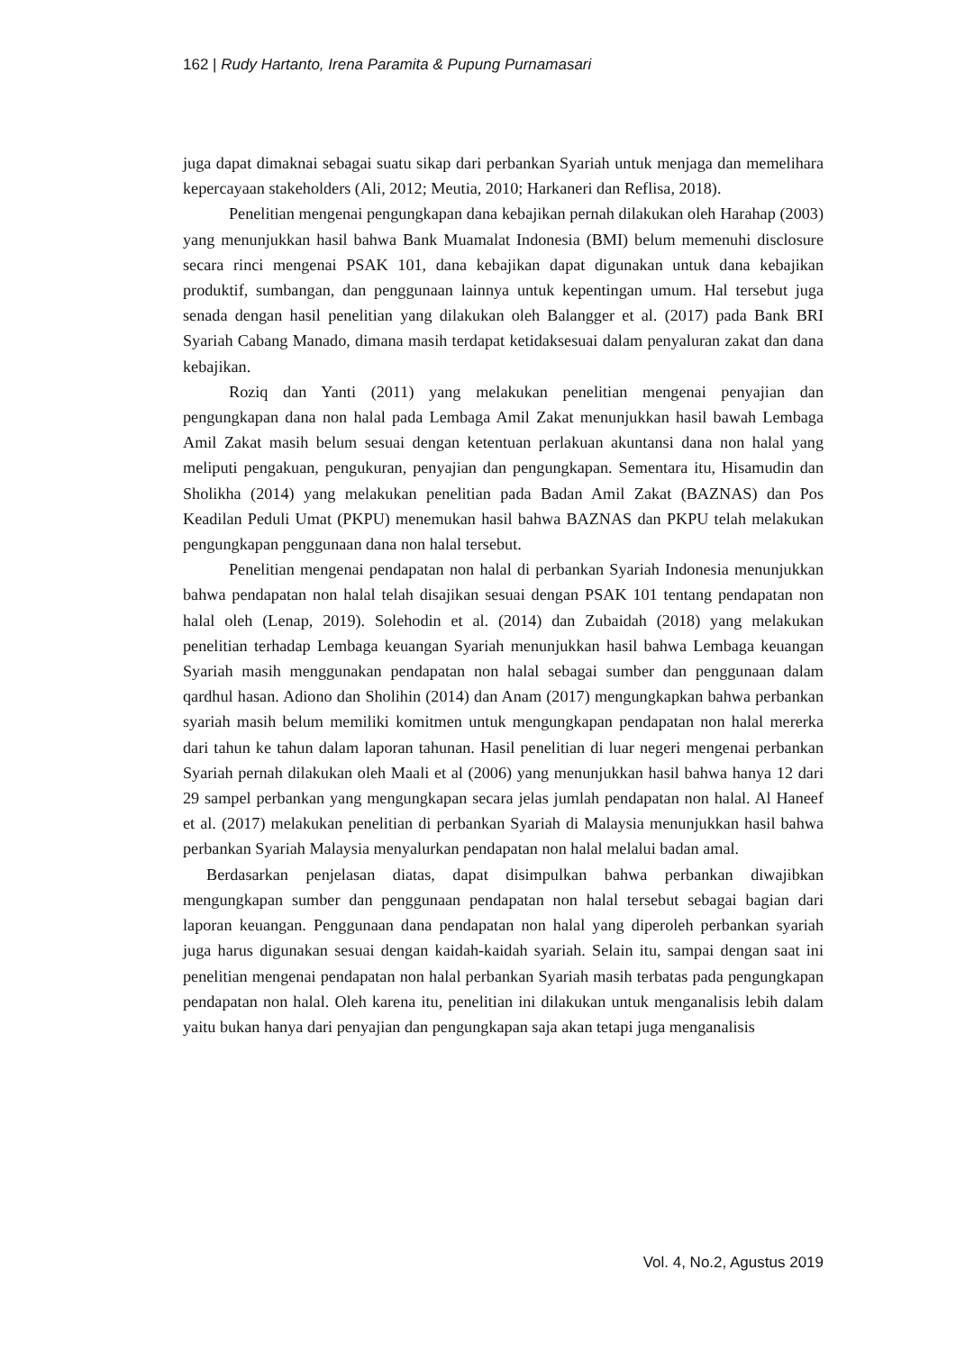162 | Rudy Hartanto, Irena Paramita & Pupung Purnamasari
juga dapat dimaknai sebagai suatu sikap dari perbankan Syariah untuk menjaga dan memelihara kepercayaan stakeholders (Ali, 2012; Meutia, 2010; Harkaneri dan Reflisa, 2018).
Penelitian mengenai pengungkapan dana kebajikan pernah dilakukan oleh Harahap (2003) yang menunjukkan hasil bahwa Bank Muamalat Indonesia (BMI) belum memenuhi disclosure secara rinci mengenai PSAK 101, dana kebajikan dapat digunakan untuk dana kebajikan produktif, sumbangan, dan penggunaan lainnya untuk kepentingan umum. Hal tersebut juga senada dengan hasil penelitian yang dilakukan oleh Balangger et al. (2017) pada Bank BRI Syariah Cabang Manado, dimana masih terdapat ketidaksesuai dalam penyaluran zakat dan dana kebajikan.
Roziq dan Yanti (2011) yang melakukan penelitian mengenai penyajian dan pengungkapan dana non halal pada Lembaga Amil Zakat menunjukkan hasil bawah Lembaga Amil Zakat masih belum sesuai dengan ketentuan perlakuan akuntansi dana non halal yang meliputi pengakuan, pengukuran, penyajian dan pengungkapan. Sementara itu, Hisamudin dan Sholikha (2014) yang melakukan penelitian pada Badan Amil Zakat (BAZNAS) dan Pos Keadilan Peduli Umat (PKPU) menemukan hasil bahwa BAZNAS dan PKPU telah melakukan pengungkapan penggunaan dana non halal tersebut.
Penelitian mengenai pendapatan non halal di perbankan Syariah Indonesia menunjukkan bahwa pendapatan non halal telah disajikan sesuai dengan PSAK 101 tentang pendapatan non halal oleh (Lenap, 2019). Solehodin et al. (2014) dan Zubaidah (2018) yang melakukan penelitian terhadap Lembaga keuangan Syariah menunjukkan hasil bahwa Lembaga keuangan Syariah masih menggunakan pendapatan non halal sebagai sumber dan penggunaan dalam qardhul hasan. Adiono dan Sholihin (2014) dan Anam (2017) mengungkapkan bahwa perbankan syariah masih belum memiliki komitmen untuk mengungkapan pendapatan non halal mererka dari tahun ke tahun dalam laporan tahunan. Hasil penelitian di luar negeri mengenai perbankan Syariah pernah dilakukan oleh Maali et al (2006) yang menunjukkan hasil bahwa hanya 12 dari 29 sampel perbankan yang mengungkapan secara jelas jumlah pendapatan non halal. Al Haneef et al. (2017) melakukan penelitian di perbankan Syariah di Malaysia menunjukkan hasil bahwa perbankan Syariah Malaysia menyalurkan pendapatan non halal melalui badan amal.
Berdasarkan penjelasan diatas, dapat disimpulkan bahwa perbankan diwajibkan mengungkapan sumber dan penggunaan pendapatan non halal tersebut sebagai bagian dari laporan keuangan. Penggunaan dana pendapatan non halal yang diperoleh perbankan syariah juga harus digunakan sesuai dengan kaidah-kaidah syariah. Selain itu, sampai dengan saat ini penelitian mengenai pendapatan non halal perbankan Syariah masih terbatas pada pengungkapan pendapatan non halal. Oleh karena itu, penelitian ini dilakukan untuk menganalisis lebih dalam yaitu bukan hanya dari penyajian dan pengungkapan saja akan tetapi juga menganalisis
Vol. 4, No.2, Agustus 2019